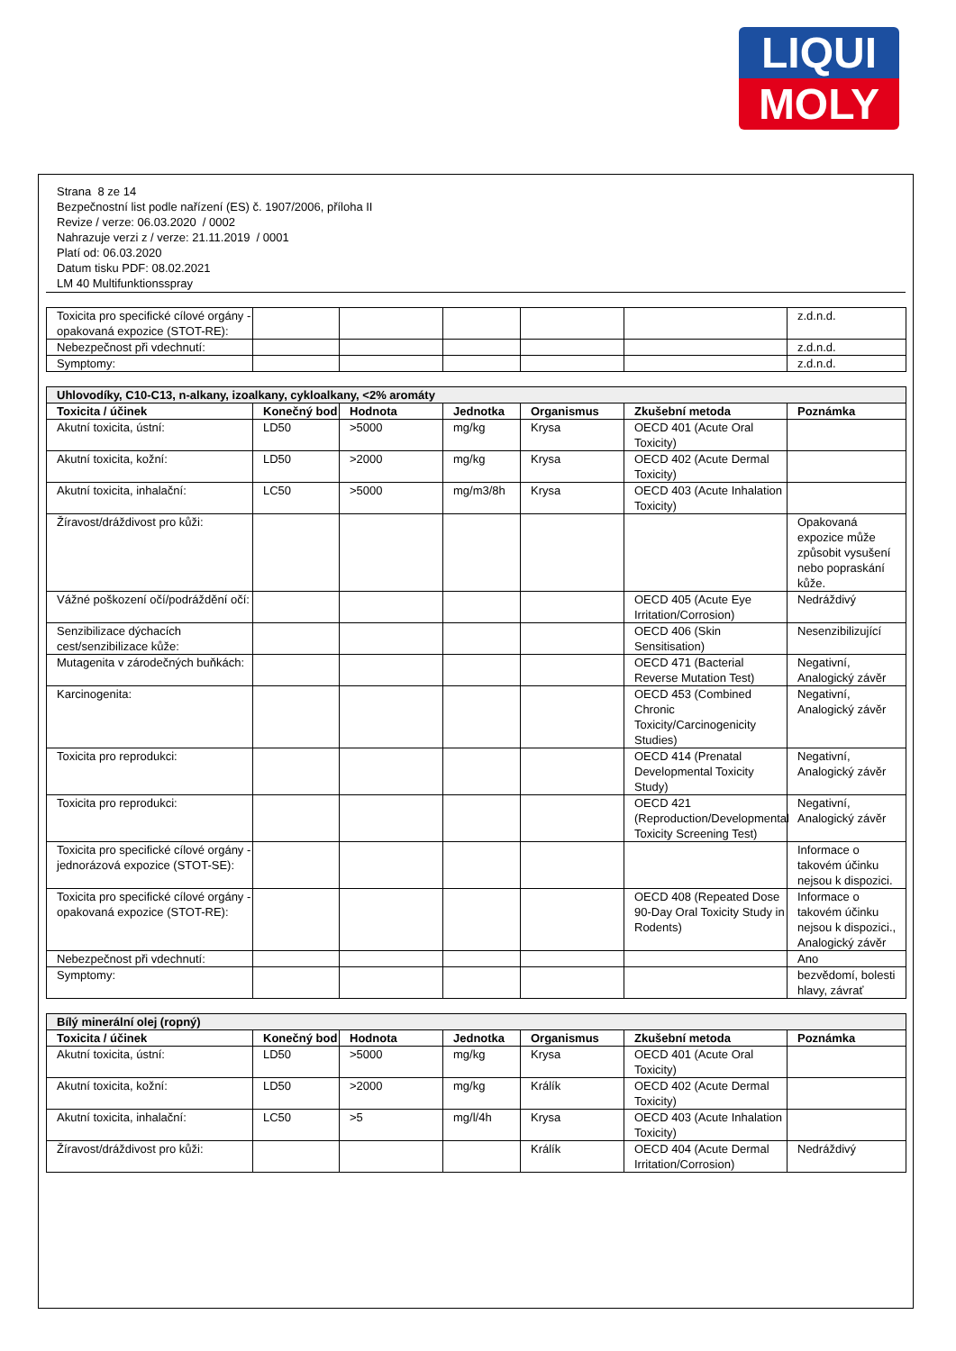LIQUI
MOLY
Strana 8 ze 14
Bezpečnostní list podle nařízení (ES) č. 1907/2006, příloha II
Revize / verze: 06.03.2020 / 0002
Nahrazuje verzi z / verze: 21.11.2019 / 0001
Platí od: 06.03.2020
Datum tisku PDF: 08.02.2021
LM 40 Multifunktionsspray
| Toxicita pro specifické cílové orgány - opakovaná expozice (STOT-RE): | | | | | | z.d.n.d. |
| Nebezpečnost při vdechnutí: | | | | | | z.d.n.d. |
| Symptomy: | | | | | | z.d.n.d. |
| Uhlovodíky, C10-C13, n-alkany, izoalkany, cykloalkany, <2% aromáty | | | | | | |
| Toxicita / účinek | Konečný bod | Hodnota | Jednotka | Organismus | Zkušební metoda | Poznámka |
| Akutní toxicita, ústní: | LD50 | >5000 | mg/kg | Krysa | OECD 401 (Acute Oral Toxicity) | |
| Akutní toxicita, kožní: | LD50 | >2000 | mg/kg | Krysa | OECD 402 (Acute Dermal Toxicity) | |
| Akutní toxicita, inhalační: | LC50 | >5000 | mg/m3/8h | Krysa | OECD 403 (Acute Inhalation Toxicity) | |
| Žíravost/dráždivost pro kůži: | | | | | | Opakovaná expozice může způsobit vysušení nebo popraskání kůže. |
| Vážné poškození očí/podráždění očí: | | | | | OECD 405 (Acute Eye Irritation/Corrosion) | Nedráždivý |
| Senzibilizace dýchacích cest/senzibilizace kůže: | | | | | OECD 406 (Skin Sensitisation) | Nesenzibilizující |
| Mutagenita v zárodečných buňkách: | | | | | OECD 471 (Bacterial Reverse Mutation Test) | Negativní, Analogický závěr |
| Karcinogenita: | | | | | OECD 453 (Combined Chronic Toxicity/Carcinogenicity Studies) | Negativní, Analogický závěr |
| Toxicita pro reprodukci: | | | | | OECD 414 (Prenatal Developmental Toxicity Study) | Negativní, Analogický závěr |
| Toxicita pro reprodukci: | | | | | OECD 421 (Reproduction/Developmental Toxicity Screening Test) | Negativní, Analogický závěr |
| Toxicita pro specifické cílové orgány - jednorázová expozice (STOT-SE): | | | | | | Informace o takovém účinku nejsou k dispozici. |
| Toxicita pro specifické cílové orgány - opakovaná expozice (STOT-RE): | | | | | OECD 408 (Repeated Dose 90-Day Oral Toxicity Study in Rodents) | Informace o takovém účinku nejsou k dispozici., Analogický závěr |
| Nebezpečnost při vdechnutí: | | | | | | Ano |
| Symptomy: | | | | | | bezvědomí, bolesti hlavy, závrať |
| Bílý minerální olej (ropný) | | | | | | |
| Toxicita / účinek | Konečný bod | Hodnota | Jednotka | Organismus | Zkušební metoda | Poznámka |
| Akutní toxicita, ústní: | LD50 | >5000 | mg/kg | Krysa | OECD 401 (Acute Oral Toxicity) | |
| Akutní toxicita, kožní: | LD50 | >2000 | mg/kg | Králík | OECD 402 (Acute Dermal Toxicity) | |
| Akutní toxicita, inhalační: | LC50 | >5 | mg/l/4h | Krysa | OECD 403 (Acute Inhalation Toxicity) | |
| Žíravost/dráždivost pro kůži: | | | | Králík | OECD 404 (Acute Dermal Irritation/Corrosion) | Nedráždivý |